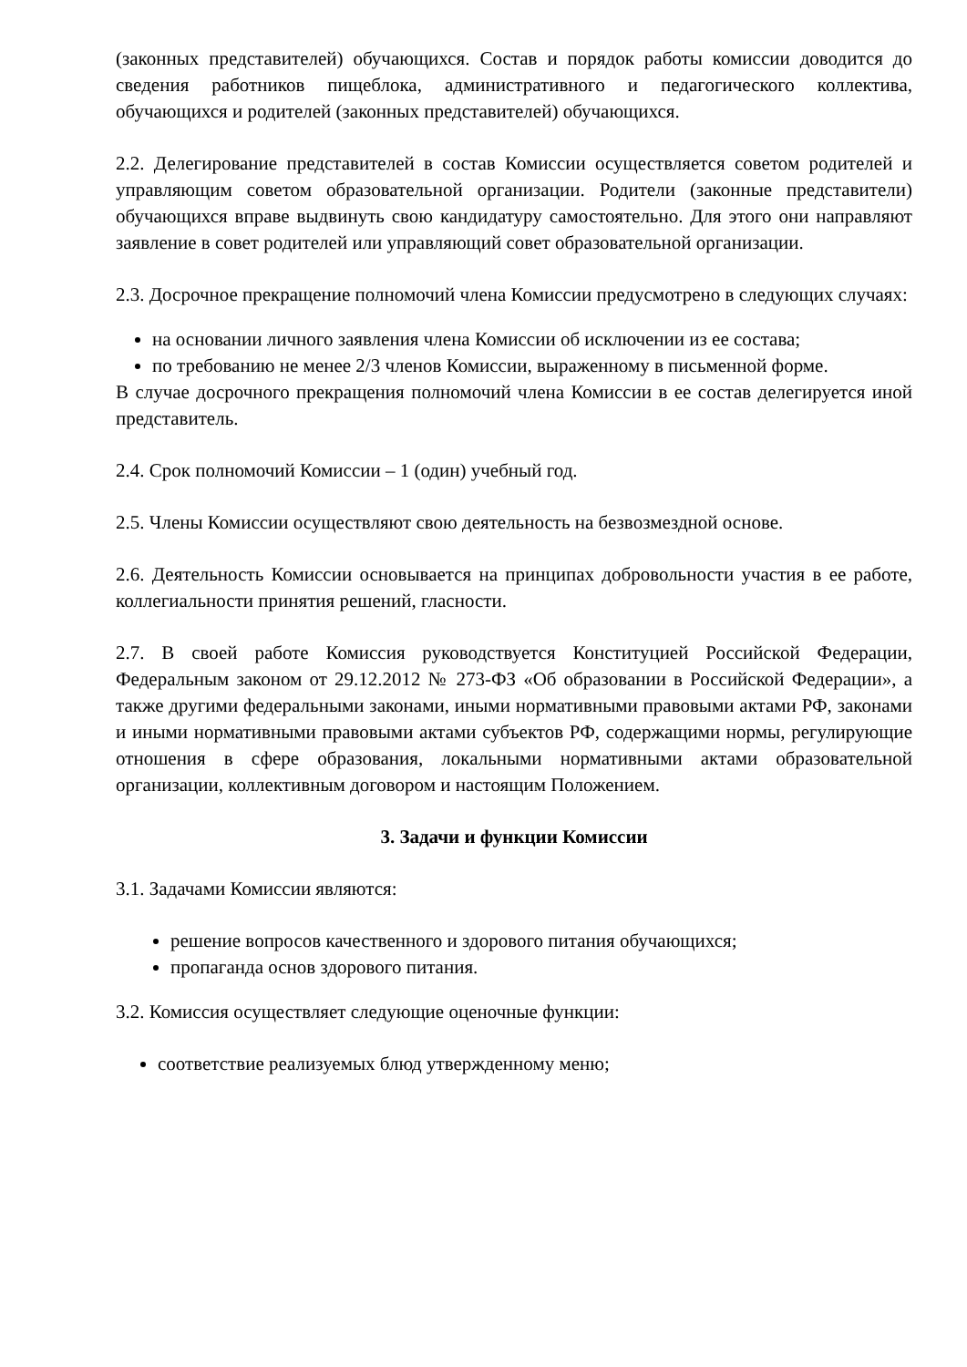(законных представителей) обучающихся. Состав и порядок работы комиссии доводится до сведения работников пищеблока, административного и педагогического коллектива, обучающихся и родителей (законных представителей) обучающихся.
2.2. Делегирование представителей в состав Комиссии осуществляется советом родителей и управляющим советом образовательной организации. Родители (законные представители) обучающихся вправе выдвинуть свою кандидатуру самостоятельно. Для этого они направляют заявление в совет родителей или управляющий совет образовательной организации.
2.3. Досрочное прекращение полномочий члена Комиссии предусмотрено в следующих случаях:
на основании личного заявления члена Комиссии об исключении из ее состава;
по требованию не менее 2/3 членов Комиссии, выраженному в письменной форме.
В случае досрочного прекращения полномочий члена Комиссии в ее состав делегируется иной представитель.
2.4. Срок полномочий Комиссии – 1 (один) учебный год.
2.5. Члены Комиссии осуществляют свою деятельность на безвозмездной основе.
2.6. Деятельность Комиссии основывается на принципах добровольности участия в ее работе, коллегиальности принятия решений, гласности.
2.7. В своей работе Комиссия руководствуется Конституцией Российской Федерации, Федеральным законом от 29.12.2012 № 273-ФЗ «Об образовании в Российской Федерации», а также другими федеральными законами, иными нормативными правовыми актами РФ, законами и иными нормативными правовыми актами субъектов РФ, содержащими нормы, регулирующие отношения в сфере образования, локальными нормативными актами образовательной организации, коллективным договором и настоящим Положением.
3. Задачи и функции Комиссии
3.1. Задачами Комиссии являются:
решение вопросов качественного и здорового питания обучающихся;
пропаганда основ здорового питания.
3.2. Комиссия осуществляет следующие оценочные функции:
соответствие реализуемых блюд утвержденному меню;